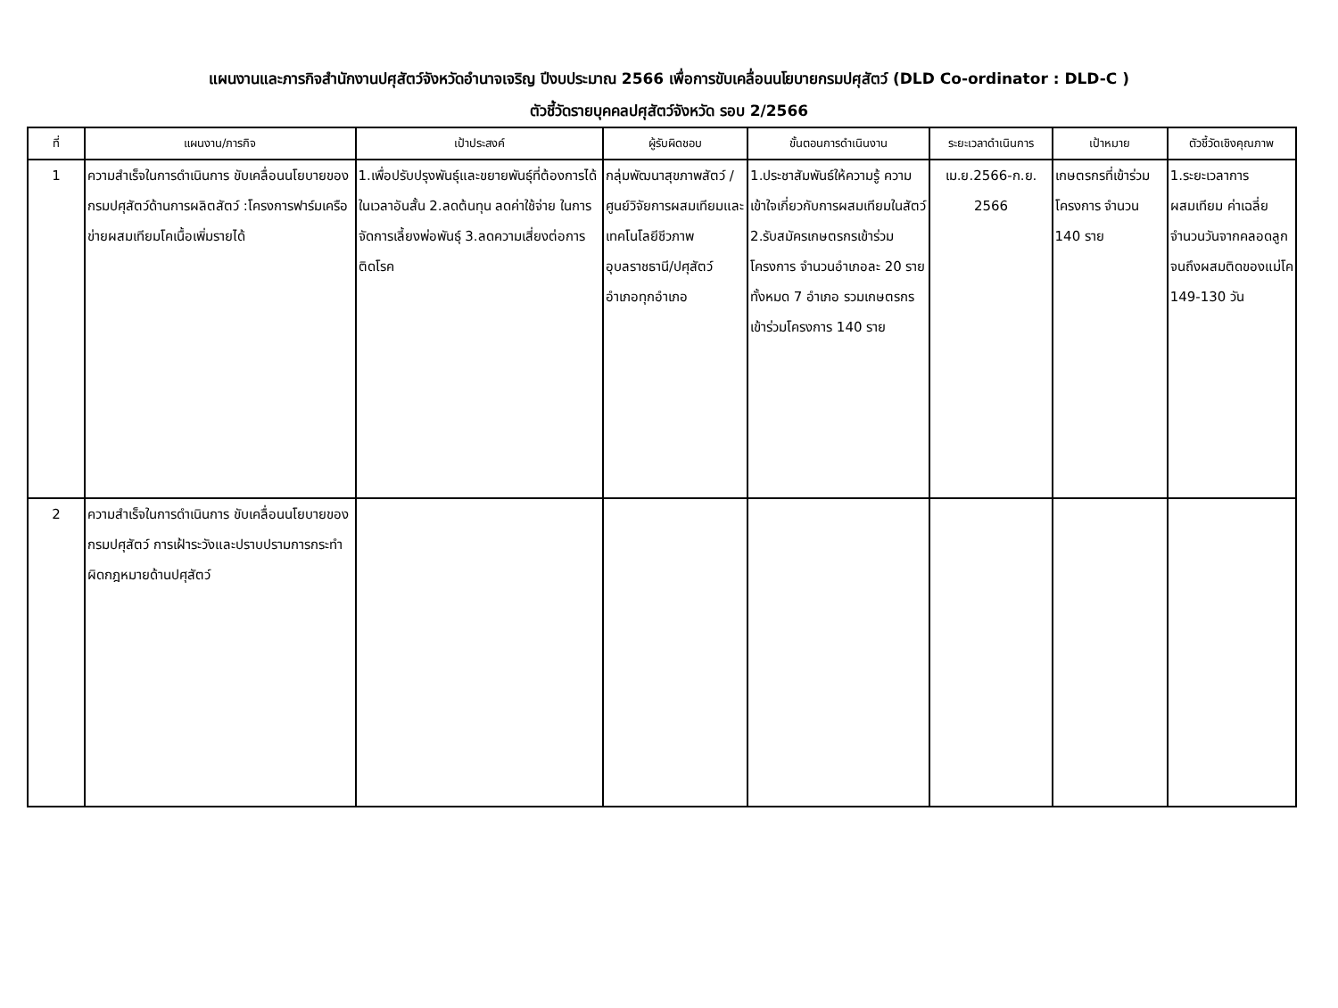แผนงานและภารกิจสำนักงานปศุสัตว์จังหวัดอำนาจเจริญ ปีงบประมาณ 2566 เพื่อการขับเคลื่อนนโยบายกรมปศุสัตว์ (DLD Co-ordinator : DLD-C )
ตัวชี้วัดรายบุคคลปศุสัตว์จังหวัด รอบ 2/2566
| ที่ | แผนงาน/ภารกิจ | เป้าประสงค์ | ผู้รับผิดชอบ | ขั้นตอนการดำเนินงาน | ระยะเวลาดำเนินการ | เป้าหมาย | ตัวชี้วัดเชิงคุณภาพ |
| --- | --- | --- | --- | --- | --- | --- | --- |
| 1 | ความสำเร็จในการดำเนินการ ขับเคลื่อนนโยบายของกรมปศุสัตว์ด้านการผลิตสัตว์ :โครงการฟาร์มเครือข่ายผสมเทียมโคเนื้อเพิ่มรายได้ | 1.เพื่อปรับปรุงพันธุ์และขยายพันธุ์ที่ต้องการได้ในเวลาอันสั้น 2.ลดต้นทุน ลดค่าใช้จ่าย ในการจัดการเลี้ยงพ่อพันธุ์ 3.ลดความเสี่ยงต่อการติดโรค | กลุ่มพัฒนาสุขภาพสัตว์ /ศูนย์วิจัยการผสมเทียมและเทคโนโลยีชีวภาพอุบลราชธานี/ปศุสัตว์อำเภอทุกอำเภอ | 1.ประชาสัมพันธ์ให้ความรู้ ความเข้าใจเกี่ยวกับการผสมเทียมในสัตว์ 2.รับสมัครเกษตรกรเข้าร่วมโครงการ จำนวนอำเภอละ 20 ราย ทั้งหมด 7 อำเภอ รวมเกษตรกรเข้าร่วมโครงการ 140 ราย | เม.ย.2566-ก.ย. 2566 | เกษตรกรที่เข้าร่วมโครงการ จำนวน 140 ราย | 1.ระยะเวลาการผสมเทียม ค่าเฉลี่ยจำนวนวันจากคลอดลูกจนถึงผสมติดของแม่โค 149-130 วัน |
| 2 | ความสำเร็จในการดำเนินการ ขับเคลื่อนนโยบายของกรมปศุสัตว์ การเฝ้าระวังและปราบปรามการกระทำผิดกฎหมายด้านปศุสัตว์ | | | | | | |